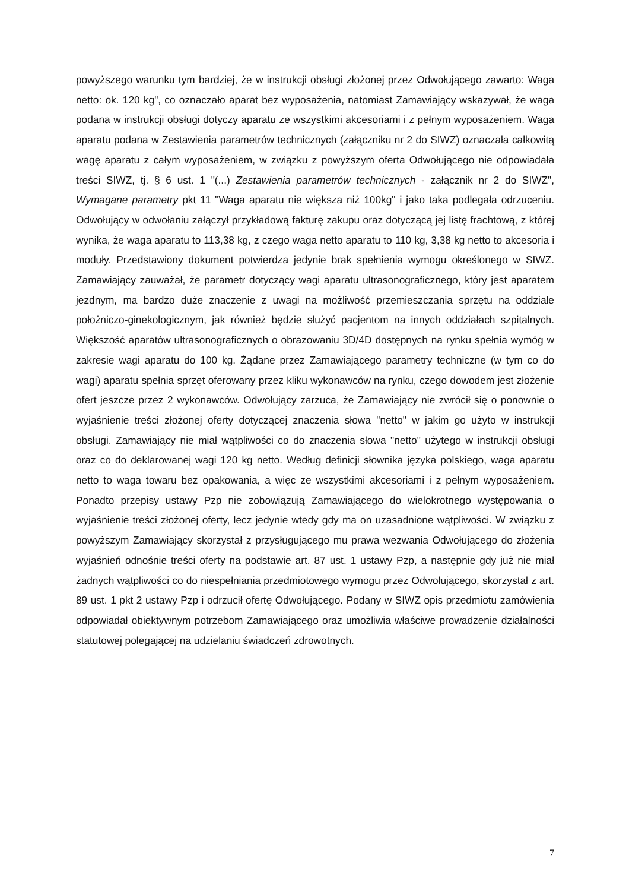powyższego warunku tym bardziej, że w instrukcji obsługi złożonej przez Odwołującego zawarto: Waga netto: ok. 120 kg", co oznaczało aparat bez wyposażenia, natomiast Zamawiający wskazywał, że waga podana w instrukcji obsługi dotyczy aparatu ze wszystkimi akcesoriami i z pełnym wyposażeniem. Waga aparatu podana w Zestawienia parametrów technicznych (załączniku nr 2 do SIWZ) oznaczała całkowitą wagę aparatu z całym wyposażeniem, w związku z powyższym oferta Odwołującego nie odpowiadała treści SIWZ, tj. § 6 ust. 1 "(...) Zestawienia parametrów technicznych - załącznik nr 2 do SIWZ", Wymagane parametry pkt 11 "Waga aparatu nie większa niż 100kg" i jako taka podlegała odrzuceniu. Odwołujący w odwołaniu załączył przykładową fakturę zakupu oraz dotyczącą jej listę frachtową, z której wynika, że waga aparatu to 113,38 kg, z czego waga netto aparatu to 110 kg, 3,38 kg netto to akcesoria i moduły. Przedstawiony dokument potwierdza jedynie brak spełnienia wymogu określonego w SIWZ. Zamawiający zauważał, że parametr dotyczący wagi aparatu ultrasonograficznego, który jest aparatem jezdnym, ma bardzo duże znaczenie z uwagi na możliwość przemieszczania sprzętu na oddziale położniczo-ginekologicznym, jak również będzie służyć pacjentom na innych oddziałach szpitalnych. Większość aparatów ultrasonograficznych o obrazowaniu 3D/4D dostępnych na rynku spełnia wymóg w zakresie wagi aparatu do 100 kg. Żądane przez Zamawiającego parametry techniczne (w tym co do wagi) aparatu spełnia sprzęt oferowany przez kliku wykonawców na rynku, czego dowodem jest złożenie ofert jeszcze przez 2 wykonawców. Odwołujący zarzuca, że Zamawiający nie zwrócił się o ponownie o wyjaśnienie treści złożonej oferty dotyczącej znaczenia słowa "netto" w jakim go użyto w instrukcji obsługi. Zamawiający nie miał wątpliwości co do znaczenia słowa "netto" użytego w instrukcji obsługi oraz co do deklarowanej wagi 120 kg netto. Według definicji słownika języka polskiego, waga aparatu netto to waga towaru bez opakowania, a więc ze wszystkimi akcesoriami i z pełnym wyposażeniem. Ponadto przepisy ustawy Pzp nie zobowiązują Zamawiającego do wielokrotnego występowania o wyjaśnienie treści złożonej oferty, lecz jedynie wtedy gdy ma on uzasadnione wątpliwości. W związku z powyższym Zamawiający skorzystał z przysługującego mu prawa wezwania Odwołującego do złożenia wyjaśnień odnośnie treści oferty na podstawie art. 87 ust. 1 ustawy Pzp, a następnie gdy już nie miał żadnych wątpliwości co do niespełniania przedmiotowego wymogu przez Odwołującego, skorzystał z art. 89 ust. 1 pkt 2 ustawy Pzp i odrzucił ofertę Odwołującego. Podany w SIWZ opis przedmiotu zamówienia odpowiadał obiektywnym potrzebom Zamawiającego oraz umożliwia właściwe prowadzenie działalności statutowej polegającej na udzielaniu świadczeń zdrowotnych.
7